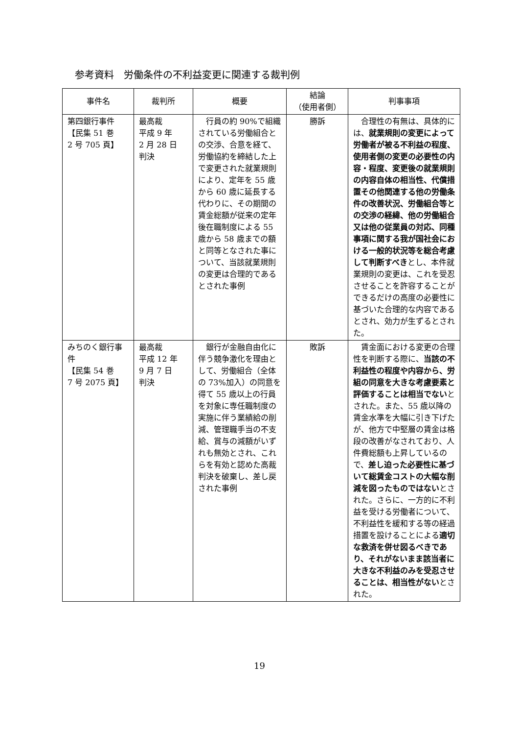参考資料　労働条件の不利益変更に関連する裁判例
| 事件名 | 裁判所 | 概要 | 結論 （使用者側） | 判事事項 |
| --- | --- | --- | --- | --- |
| 第四銀行事件 【民集 51 巻 2 号 705 頁】 | 最高裁 平成 9 年 2 月 28 日 判決 | 行員の約 90%で組織されている労働組合との交渉、合意を経て、労働協約を締結した上で変更された就業規則により、定年を 55 歳から 60 歳に延長する代わりに、その期間の賃金総額が従来の定年後在職制度による 55 歳から 58 歳までの額と同等となされた事について、当該就業規則の変更は合理的であるとされた事例 | 勝訴 | 合理性の有無は、具体的には、 就業規則の変更によって労働者が被る不利益の程度、使用者側の変更の必要性の内容・程度、変更後の就業規則の内容自体の相当性、代償措置その他関連する他の労働条件の改善状況、労働組合等との交渉の経緯、他の労働組合又は他の従業員の対応、同種事項に関する我が国社会における一般的状況等を総合考慮して判断すべき とし、本件就業規則の変更は、これを受忍させることを許容することができるだけの高度の必要性に基づいた合理的な内容であるとされ、効力が生ずるとされた。 |
| みちのく銀行事件 【民集 54 巻 7 号 2075 頁】 | 最高裁 平成 12 年 9 月 7 日 判決 | 銀行が金融自由化に伴う競争激化を理由として、労働組合（全体の 73%加入）の同意を得て 55 歳以上の行員を対象に専任職制度の実施に伴う業績給の削減、管理職手当の不支給、賞与の減額がいずれも無効とされ、これらを有効と認めた高裁判決を破棄し、差し戻された事例 | 敗訴 | 賃金面における変更の合理性を判断する際に、 当該の不利益性の程度や内容から、労組の同意を大きな考慮要素と評価することは相当でない とされた。また、55 歳以降の賃金水準を大幅に引き下げたが、他方で中堅層の賃金は格段の改善がなされており、人件費総額も上昇しているので、 差し迫った必要性に基づいて総賃金コストの大幅な削減を図ったものではない とされた。さらに、一方的に不利益を受ける労働者について、不利益性を緩和する等の経過措置を設けることによる 適切な救済を併せ図るべきであり、それがないまま該当者に大きな不利益のみを受忍させることは、相当性がない とされた。 |
19